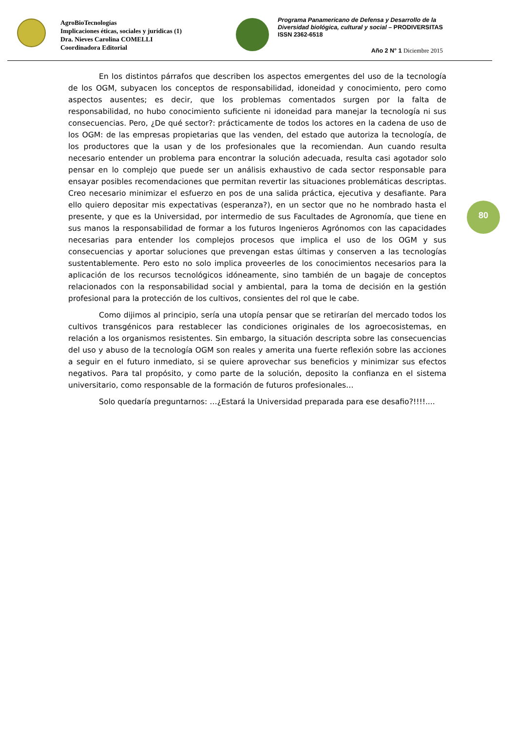AgroBioTecnologías
Implicaciones éticas, sociales y jurídicas (1)
Dra. Nieves Carolina COMELLI
Coordinadora Editorial
Programa Panamericano de Defensa y Desarrollo de la
Diversidad biológica, cultural y social – PRODIVERSITAS
ISSN 2362-6518
Año 2 N° 1 Diciembre 2015
80
En los distintos párrafos que describen los aspectos emergentes del uso de la tecnología de los OGM, subyacen los conceptos de responsabilidad, idoneidad y conocimiento, pero como aspectos ausentes; es decir, que los problemas comentados surgen por la falta de responsabilidad, no hubo conocimiento suficiente ni idoneidad para manejar la tecnología ni sus consecuencias. Pero, ¿De qué sector?: prácticamente de todos los actores en la cadena de uso de los OGM: de las empresas propietarias que las venden, del estado que autoriza la tecnología, de los productores que la usan y de los profesionales que la recomiendan. Aun cuando resulta necesario entender un problema para encontrar la solución adecuada, resulta casi agotador solo pensar en lo complejo que puede ser un análisis exhaustivo de cada sector responsable para ensayar posibles recomendaciones que permitan revertir las situaciones problemáticas descriptas. Creo necesario minimizar el esfuerzo en pos de una salida práctica, ejecutiva y desafiante. Para ello quiero depositar mis expectativas (esperanza?), en un sector que no he nombrado hasta el presente, y que es la Universidad, por intermedio de sus Facultades de Agronomía, que tiene en sus manos la responsabilidad de formar a los futuros Ingenieros Agrónomos con las capacidades necesarias para entender los complejos procesos que implica el uso de los OGM y sus consecuencias y aportar soluciones que prevengan estas últimas y conserven a las tecnologías sustentablemente. Pero esto no solo implica proveerles de los conocimientos necesarios para la aplicación de los recursos tecnológicos idóneamente, sino también de un bagaje de conceptos relacionados con la responsabilidad social y ambiental, para la toma de decisión en la gestión profesional para la protección de los cultivos, consientes del rol que le cabe.
Como dijimos al principio, sería una utopía pensar que se retirarían del mercado todos los cultivos transgénicos para restablecer las condiciones originales de los agroecosistemas, en relación a los organismos resistentes. Sin embargo, la situación descripta sobre las consecuencias del uso y abuso de la tecnología OGM son reales y amerita una fuerte reflexión sobre las acciones a seguir en el futuro inmediato, si se quiere aprovechar sus beneficios y minimizar sus efectos negativos. Para tal propósito, y como parte de la solución, deposito la confianza en el sistema universitario, como responsable de la formación de futuros profesionales…
Solo quedaría preguntarnos: …¿Estará la Universidad preparada para ese desafio?!!!!....